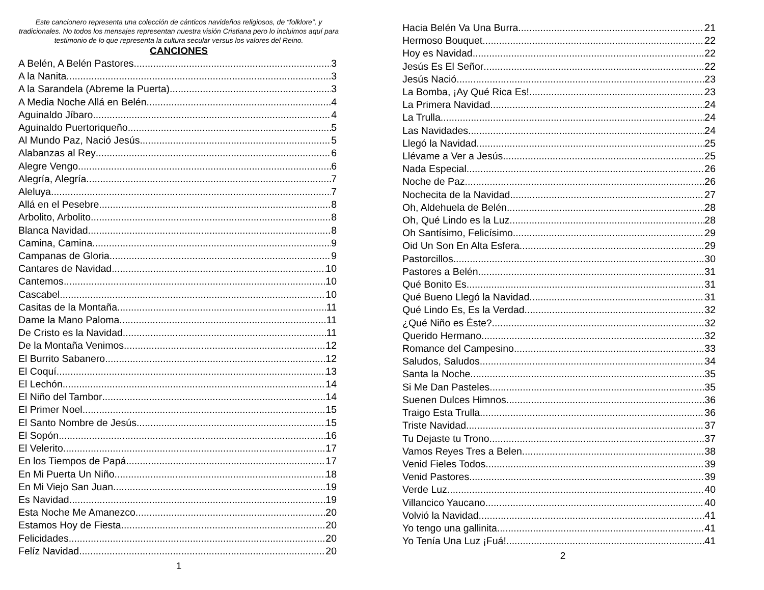Este cancionero representa una colección de cánticos navideños religiosos, de “folklore”, y tradicionales. No todos los mensajes representan nuestra visión Cristiana pero lo incluimos aquí para testimonio de lo que representa la cultura secular versus los valores del Reino.
CANCIONES
A Belén, A Belén Pastores 3
A la Nanita 3
A la Sarandela (Abreme la Puerta) 3
A Media Noche Allá en Belén 4
Aguinaldo Jíbaro 4
Aguinaldo Puertoriqueño 5
Al Mundo Paz, Nació Jesús 5
Alabanzas al Rey 6
Alegre Vengo 6
Alegría, Alegría 7
Aleluya 7
Allá en el Pesebre 8
Arbolito, Arbolito 8
Blanca Navidad 8
Camina, Camina 9
Campanas de Gloria 9
Cantares de Navidad.. 10
Cantemos 10
Cascabel 10
Casitas de la Montaña 11
Dame la Mano Paloma 11
De Cristo es la Navidad 11
De la Montaña Venimos 12
El Burrito Sabanero 12
El Coquí 13
El Lechón 14
El Niño del Tambor 14
El Primer Noel 15
El Santo Nombre de Jesús 15
El Sopón 16
El Velerito 17
En los Tiempos de Papá 17
En Mi Puerta Un Niño 18
En Mi Viejo San Juan. 19
Es Navidad 19
Esta Noche Me Amanezco 20
Estamos Hoy de Fiesta 20
Felicidades 20
Felíz Navidad 20
1
Hacia Belén Va Una Burra 21
Hermoso Bouquet 22
Hoy es Navidad 22
Jesús Es El Señor 22
Jesús Nació 23
La Bomba, ¡Ay Qué Rica Es! 23
La Primera Navidad 24
La Trulla 24
Las Navidades 24
Llegó la Navidad 25
Llévame a Ver a Jesús 25
Nada Especial 26
Noche de Paz 26
Nochecita de la Navidad 27
Oh, Aldehuela de Belén 28
Oh, Qué Lindo es la Luz 28
Oh Santísimo, Felicísimo 29
Oid Un Son En Alta Esfera 29
Pastorcillos 30
Pastores a Belén 31
Qué Bonito Es 31
Qué Bueno Llegó la Navidad 31
Qué Lindo Es, Es la Verdad 32
¿Qué Niño es Éste? 32
Querido Hermano 32
Romance del Campesino 33
Saludos, Saludos 34
Santa la Noche 35
Si Me Dan Pasteles 35
Suenen Dulces Himnos 36
Traigo Esta Trulla 36
Triste Navidad 37
Tu Dejaste tu Trono 37
Vamos Reyes Tres a Belen 38
Venid Fieles Todos 39
Venid Pastores 39
Verde Luz 40
Villancico Yaucano 40
Volvió la Navidad 41
Yo tengo una gallinita 41
Yo Tenía Una Luz ¡Fuá! 41
2